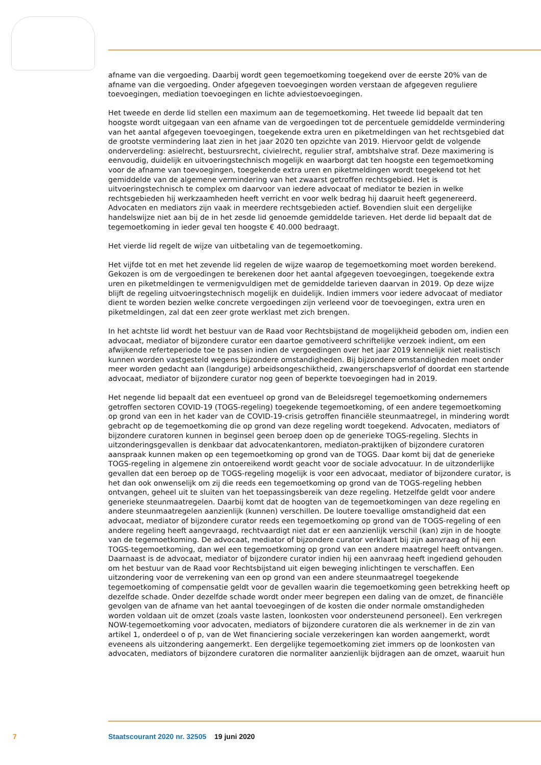afname van die vergoeding. Daarbij wordt geen tegemoetkoming toegekend over de eerste 20% van de afname van die vergoeding. Onder afgegeven toevoegingen worden verstaan de afgegeven reguliere toevoegingen, mediation toevoegingen en lichte adviestoevoegingen.
Het tweede en derde lid stellen een maximum aan de tegemoetkoming. Het tweede lid bepaalt dat ten hoogste wordt uitgegaan van een afname van de vergoedingen tot de percentuele gemiddelde vermindering van het aantal afgegeven toevoegingen, toegekende extra uren en piketmeldingen van het rechtsgebied dat de grootste vermindering laat zien in het jaar 2020 ten opzichte van 2019. Hiervoor geldt de volgende onderverdeling: asielrecht, bestuursrecht, civielrecht, regulier straf, ambtshalve straf. Deze maximering is eenvoudig, duidelijk en uitvoeringstechnisch mogelijk en waarborgt dat ten hoogste een tegemoetkoming voor de afname van toevoegingen, toegekende extra uren en piketmeldingen wordt toegekend tot het gemiddelde van de algemene vermindering van het zwaarst getroffen rechtsgebied. Het is uitvoeringstechnisch te complex om daarvoor van iedere advocaat of mediator te bezien in welke rechtsgebieden hij werkzaamheden heeft verricht en voor welk bedrag hij daaruit heeft gegenereerd. Advocaten en mediators zijn vaak in meerdere rechtsgebieden actief. Bovendien sluit een dergelijke handelswijze niet aan bij de in het zesde lid genoemde gemiddelde tarieven. Het derde lid bepaalt dat de tegemoetkoming in ieder geval ten hoogste € 40.000 bedraagt.
Het vierde lid regelt de wijze van uitbetaling van de tegemoetkoming.
Het vijfde tot en met het zevende lid regelen de wijze waarop de tegemoetkoming moet worden berekend. Gekozen is om de vergoedingen te berekenen door het aantal afgegeven toevoegingen, toegekende extra uren en piketmeldingen te vermenigvuldigen met de gemiddelde tarieven daarvan in 2019. Op deze wijze blijft de regeling uitvoeringstechnisch mogelijk en duidelijk. Indien immers voor iedere advocaat of mediator dient te worden bezien welke concrete vergoedingen zijn verleend voor de toevoegingen, extra uren en piketmeldingen, zal dat een zeer grote werklast met zich brengen.
In het achtste lid wordt het bestuur van de Raad voor Rechtsbijstand de mogelijkheid geboden om, indien een advocaat, mediator of bijzondere curator een daartoe gemotiveerd schriftelijke verzoek indient, om een afwijkende referteperiode toe te passen indien de vergoedingen over het jaar 2019 kennelijk niet realistisch kunnen worden vastgesteld wegens bijzondere omstandigheden. Bij bijzondere omstandigheden moet onder meer worden gedacht aan (langdurige) arbeidsongeschiktheid, zwangerschapsverlof of doordat een startende advocaat, mediator of bijzondere curator nog geen of beperkte toevoegingen had in 2019.
Het negende lid bepaalt dat een eventueel op grond van de Beleidsregel tegemoetkoming ondernemers getroffen sectoren COVID-19 (TOGS-regeling) toegekende tegemoetkoming, of een andere tegemoetkoming op grond van een in het kader van de COVID-19-crisis getroffen financiële steunmaatregel, in mindering wordt gebracht op de tegemoetkoming die op grond van deze regeling wordt toegekend. Advocaten, mediators of bijzondere curatoren kunnen in beginsel geen beroep doen op de generieke TOGS-regeling. Slechts in uitzonderingsgevallen is denkbaar dat advocatenkantoren, mediaton-praktijken of bijzondere curatoren aanspraak kunnen maken op een tegemoetkoming op grond van de TOGS. Daar komt bij dat de generieke TOGS-regeling in algemene zin ontoereikend wordt geacht voor de sociale advocatuur. In de uitzonderlijke gevallen dat een beroep op de TOGS-regeling mogelijk is voor een advocaat, mediator of bijzondere curator, is het dan ook onwenselijk om zij die reeds een tegemoetkoming op grond van de TOGS-regeling hebben ontvangen, geheel uit te sluiten van het toepassingsbereik van deze regeling. Hetzelfde geldt voor andere generieke steunmaatregelen. Daarbij komt dat de hoogten van de tegemoetkomingen van deze regeling en andere steunmaatregelen aanzienlijk (kunnen) verschillen. De loutere toevallige omstandigheid dat een advocaat, mediator of bijzondere curator reeds een tegemoetkoming op grond van de TOGS-regeling of een andere regeling heeft aangevraagd, rechtvaardigt niet dat er een aanzienlijk verschil (kan) zijn in de hoogte van de tegemoetkoming. De advocaat, mediator of bijzondere curator verklaart bij zijn aanvraag of hij een TOGS-tegemoetkoming, dan wel een tegemoetkoming op grond van een andere maatregel heeft ontvangen. Daarnaast is de advocaat, mediator of bijzondere curator indien hij een aanvraag heeft ingediend gehouden om het bestuur van de Raad voor Rechtsbijstand uit eigen beweging inlichtingen te verschaffen. Een uitzondering voor de verrekening van een op grond van een andere steunmaatregel toegekende tegemoetkoming of compensatie geldt voor de gevallen waarin die tegemoetkoming geen betrekking heeft op dezelfde schade. Onder dezelfde schade wordt onder meer begrepen een daling van de omzet, de financiële gevolgen van de afname van het aantal toevoegingen of de kosten die onder normale omstandigheden worden voldaan uit de omzet (zoals vaste lasten, loonkosten voor ondersteunend personeel). Een verkregen NOW-tegemoetkoming voor advocaten, mediators of bijzondere curatoren die als werknemer in de zin van artikel 1, onderdeel o of p, van de Wet financiering sociale verzekeringen kan worden aangemerkt, wordt eveneens als uitzondering aangemerkt. Een dergelijke tegemoetkoming ziet immers op de loonkosten van advocaten, mediators of bijzondere curatoren die normaliter aanzienlijk bijdragen aan de omzet, waaruit hun
7 Staatscourant 2020 nr. 32505 19 juni 2020